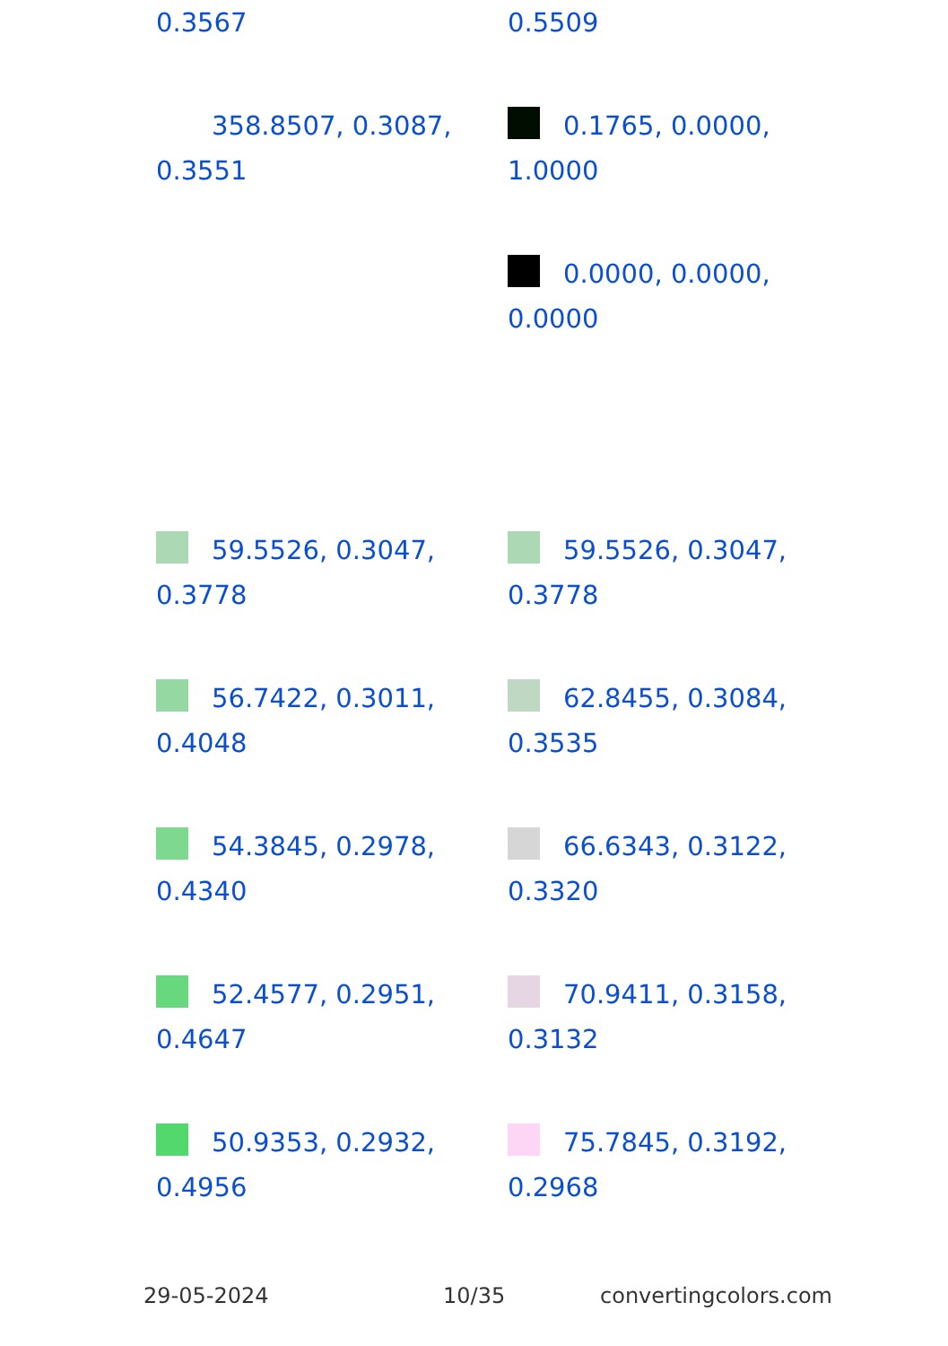0.3567 0.5509
358.8507, 0.3087, 0.3551
0.1765, 0.0000, 1.0000
0.0000, 0.0000, 0.0000
59.5526, 0.3047, 0.3778
59.5526, 0.3047, 0.3778
56.7422, 0.3011, 0.4048
62.8455, 0.3084, 0.3535
54.3845, 0.2978, 0.4340
66.6343, 0.3122, 0.3320
52.4577, 0.2951, 0.4647
70.9411, 0.3158, 0.3132
50.9353, 0.2932, 0.4956
75.7845, 0.3192, 0.2968
29-05-2024 10/35 convertingcolors.com